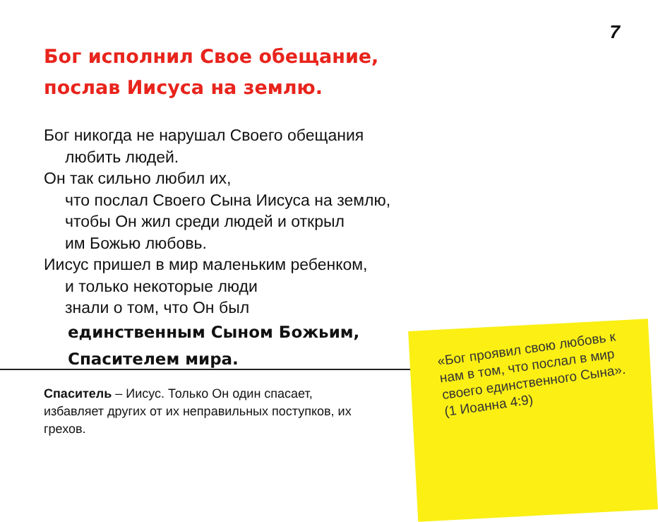7
Бог исполнил Свое обещание,
послав Иисуса на землю.
Бог никогда не нарушал Своего обещания
любить людей.
Он так сильно любил их,
что послал Своего Сына Иисуса на землю,
чтобы Он жил среди людей и открыл
им Божью любовь.
Иисус пришел в мир маленьким ребенком,
и только некоторые люди
знали о том, что Он был
единственным Сыном Божьим,
Спасителем мира.
Спаситель – Иисус. Только Он один спасает, избавляет других от их неправильных поступков, их грехов.
«Бог проявил свою любовь к нам в том, что послал в мир своего единственного Сына». (1 Иоанна 4:9)